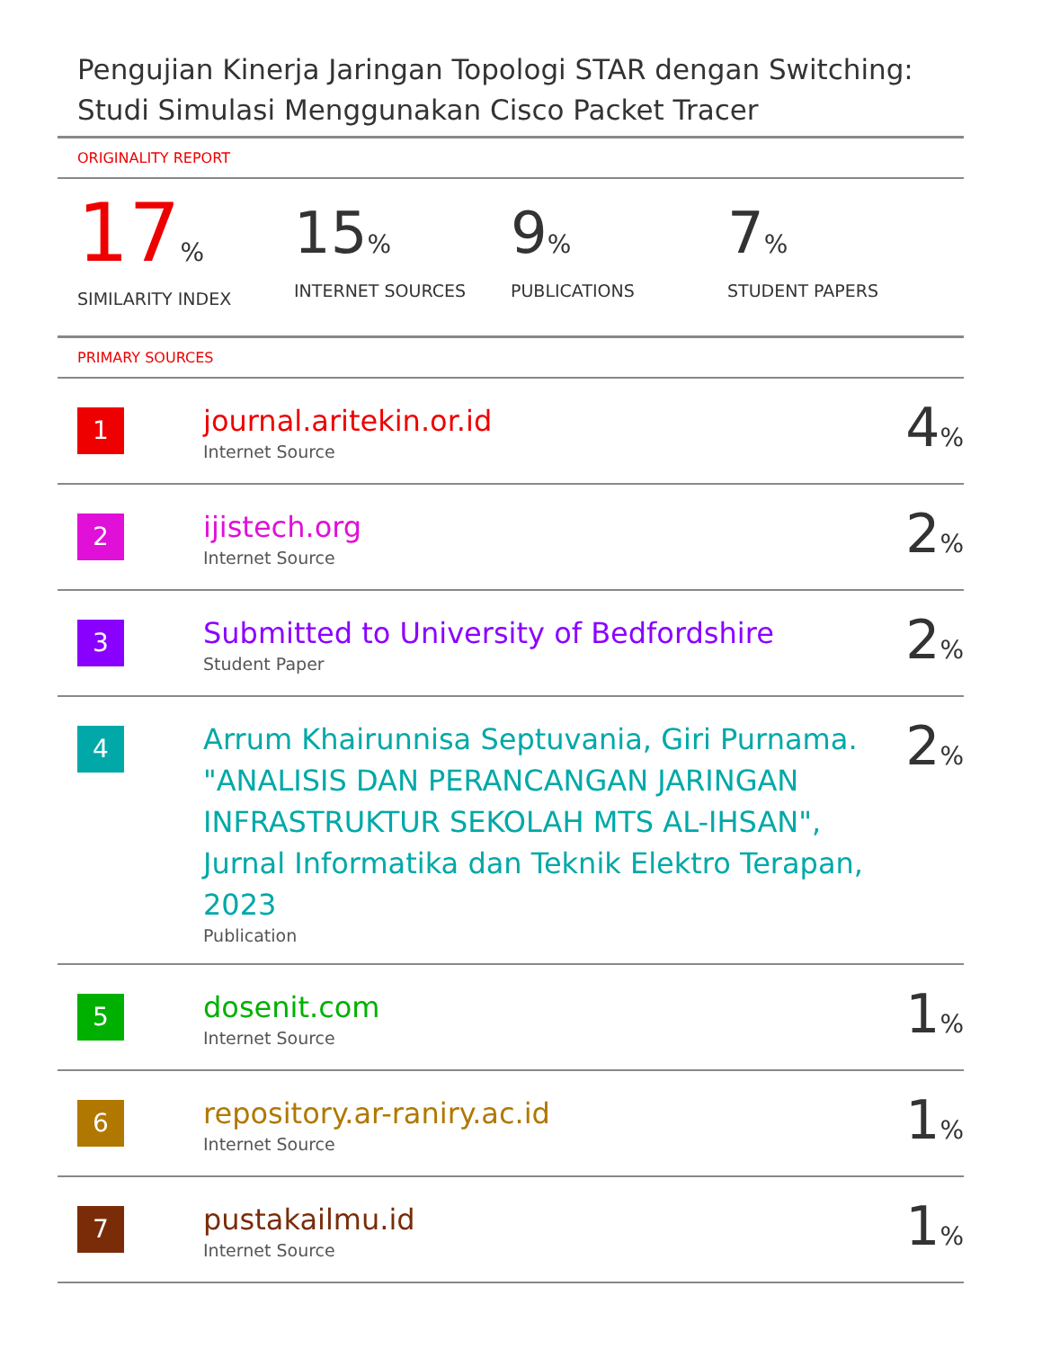Pengujian Kinerja Jaringan Topologi STAR dengan Switching: Studi Simulasi Menggunakan Cisco Packet Tracer
ORIGINALITY REPORT
17%
SIMILARITY INDEX
15%
INTERNET SOURCES
9%
PUBLICATIONS
7%
STUDENT PAPERS
PRIMARY SOURCES
| 1 | journal.aritekin.or.id Internet Source | 4 % |
| 2 | ijistech.org Internet Source | 2 % |
| 3 | Submitted to University of Bedfordshire Student Paper | 2 % |
| 4 | Arrum Khairunnisa Septuvania, Giri Purnama. "ANALISIS DAN PERANCANGAN JARINGAN INFRASTRUKTUR SEKOLAH MTS AL-IHSAN", Jurnal Informatika dan Teknik Elektro Terapan, 2023 Publication | 2 % |
| 5 | dosenit.com Internet Source | 1 % |
| 6 | repository.ar-raniry.ac.id Internet Source | 1 % |
| 7 | pustakailmu.id Internet Source | 1 % |